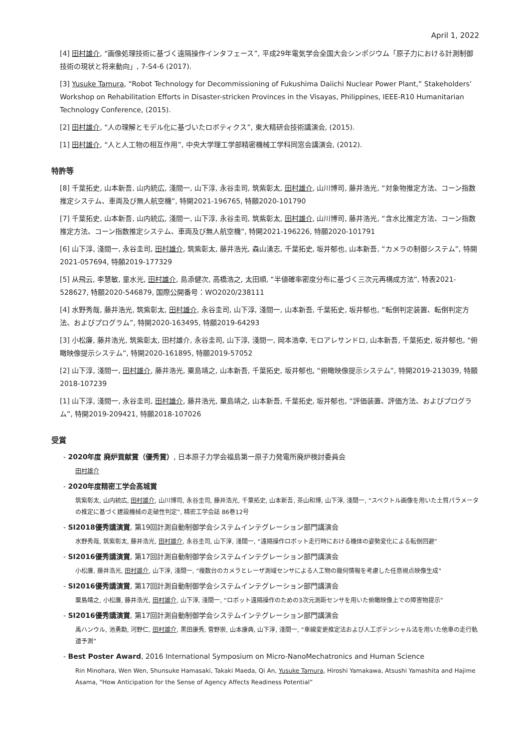April 1, 2022
[4] 田村雄介, “画像処理技術に基づく遠隔操作インタフェース”, 平成29年電気学会全国大会シンポジウム「原子力における計測制御技術の現状と将来動向」, 7-S4-6 (2017).
[3] Yusuke Tamura, “Robot Technology for Decommissioning of Fukushima Daiichi Nuclear Power Plant,” Stakeholders’ Workshop on Rehabilitation Efforts in Disaster-stricken Provinces in the Visayas, Philippines, IEEE-R10 Humanitarian Technology Conference, (2015).
[2] 田村雄介, “人の理解とモデル化に基づいたロボティクス”, 東大精研会技術講演会, (2015).
[1] 田村雄介, “人と人工物の相互作用”, 中央大学理工学部精密機械工学科同窓会講演会, (2012).
特許等
[8] 千葉拓史, 山本新吾, 山内統広, 淺間一, 山下淳, 永谷圭司, 筑紫彰太, 田村雄介, 山川博司, 藤井浩光, “対象物推定方法、コーン指数推定システム、車両及び無人航空機”, 特開2021-196765, 特願2020-101790
[7] 千葉拓史, 山本新吾, 山内統広, 淺間一, 山下淳, 永谷圭司, 筑紫彰太, 田村雄介, 山川博司, 藤井浩光, “含水比推定方法、コーン指数推定方法、コーン指数推定システム、車両及び無人航空機”, 特開2021-196226, 特願2020-101791
[6] 山下淳, 淺間一, 永谷圭司, 田村雄介, 筑紫彰太, 藤井浩光, 森山湧志, 千葉拓史, 坂井郁也, 山本新吾, “カメラの制御システム”, 特開2021-057694, 特願2019-177329
[5] 从飛云, 李慧敏, 童水光, 田村雄介, 島添健次, 高橋浩之, 太田順, “半値確率密度分布に基づく三次元再構成方法”, 特表2021-528627, 特願2020-546879, 国際公開番号：WO2020/238111
[4] 水野秀哉, 藤井浩光, 筑紫彰太, 田村雄介, 永谷圭司, 山下淳, 淺間一, 山本新吾, 千葉拓史, 坂井郁也, “転倒判定装置、転倒判定方法、およびプログラム”, 特開2020-163495, 特願2019-64293
[3] 小松廉, 藤井浩光, 筑紫彰太, 田村雄介, 永谷圭司, 山下淳, 淺間一, 岡本浩幸, モロアレサンドロ, 山本新吾, 千葉拓史, 坂井郁也, “俯瞰映像提示システム”, 特開2020-161895, 特願2019-57052
[2] 山下淳, 淺間一, 田村雄介, 藤井浩光, 粟島靖之, 山本新吾, 千葉拓史, 坂井郁也, “俯瞰映像提示システム”, 特開2019-213039, 特願2018-107239
[1] 山下淳, 淺間一, 永谷圭司, 田村雄介, 藤井浩光, 粟島靖之, 山本新吾, 千葉拓史, 坂井郁也, “評価装置、評価方法、およびプログラム”, 特開2019-209421, 特願2018-107026
受賞
- 2020年度 廃炉貢献賞（優秀賞）, 日本原子力学会福島第一原子力発電所廃炉検討委員会
田村雄介
- 2020年度精密工学会髙城賞
筑紫彰太, 山内統広, 田村雄介, 山川博司, 永谷圭司, 藤井浩光, 千葉拓史, 山本新吾, 茶山和博, 山下淳, 淺間一, “スペクトル画像を用いた土質パラメータの推定に基づく建設機械の走破性判定”, 精密工学会誌 86巻12号
- SI2018優秀講演賞, 第19回計測自動制御学会システムインテグレーション部門講演会
水野秀哉, 筑紫彰太, 藤井浩光, 田村雄介, 永谷圭司, 山下淳, 淺間一, “遠隔操作ロボット走行時における機体の姿勢変化による転倒回避”
- SI2016優秀講演賞, 第17回計測自動制御学会システムインテグレーション部門講演会
小松廉, 藤井浩光, 田村雄介, 山下淳, 淺間一, “複数台のカメラとレーザ測域センサによる人工物の幾何情報を考慮した任意視点映像生成”
- SI2016優秀講演賞, 第17回計測自動制御学会システムインテグレーション部門講演会
粟島靖之, 小松廉, 藤井浩光, 田村雄介, 山下淳, 淺間一, “ロボット遠隔操作のための3次元測距センサを用いた俯瞰映像上での障害物提示”
- SI2016優秀講演賞, 第17回計測自動制御学会システムインテグレーション部門講演会
禹ハンウル, 池勇勳, 河野仁, 田村雄介, 黒田康秀, 菅野崇, 山本康典, 山下淳, 淺間一, “車線変更推定法および人工ポテンシャル法を用いた他車の走行軌道予測”
- Best Poster Award, 2016 International Symposium on Micro-NanoMechatronics and Human Science
Rin Minohara, Wen Wen, Shunsuke Hamasaki, Takaki Maeda, Qi An, Yusuke Tamura, Hiroshi Yamakawa, Atsushi Yamashita and Hajime Asama, “How Anticipation for the Sense of Agency Affects Readiness Potential”